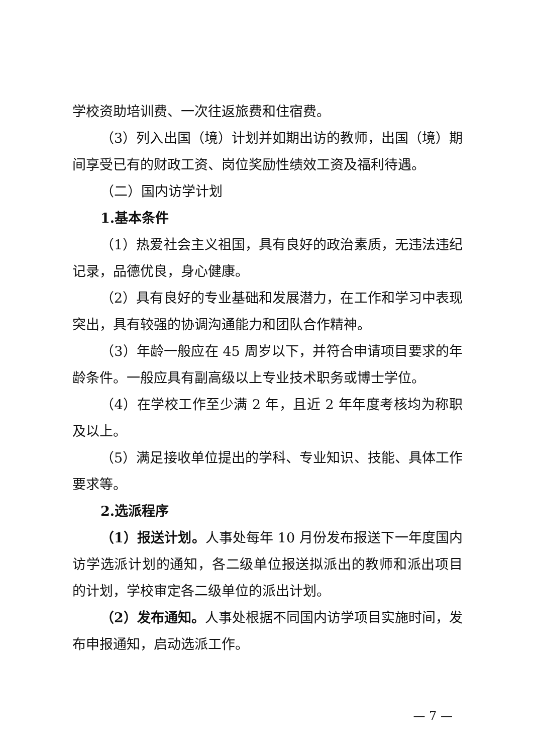学校资助培训费、一次往返旅费和住宿费。
（3）列入出国（境）计划并如期出访的教师，出国（境）期间享受已有的财政工资、岗位奖励性绩效工资及福利待遇。
（二）国内访学计划
1.基本条件
（1）热爱社会主义祖国，具有良好的政治素质，无违法违纪记录，品德优良，身心健康。
（2）具有良好的专业基础和发展潜力，在工作和学习中表现突出，具有较强的协调沟通能力和团队合作精神。
（3）年龄一般应在 45 周岁以下，并符合申请项目要求的年龄条件。一般应具有副高级以上专业技术职务或博士学位。
（4）在学校工作至少满 2 年，且近 2 年年度考核均为称职及以上。
（5）满足接收单位提出的学科、专业知识、技能、具体工作要求等。
2.选派程序
（1）报送计划。人事处每年 10 月份发布报送下一年度国内访学选派计划的通知，各二级单位报送拟派出的教师和派出项目的计划，学校审定各二级单位的派出计划。
（2）发布通知。人事处根据不同国内访学项目实施时间，发布申报通知，启动选派工作。
— 7 —